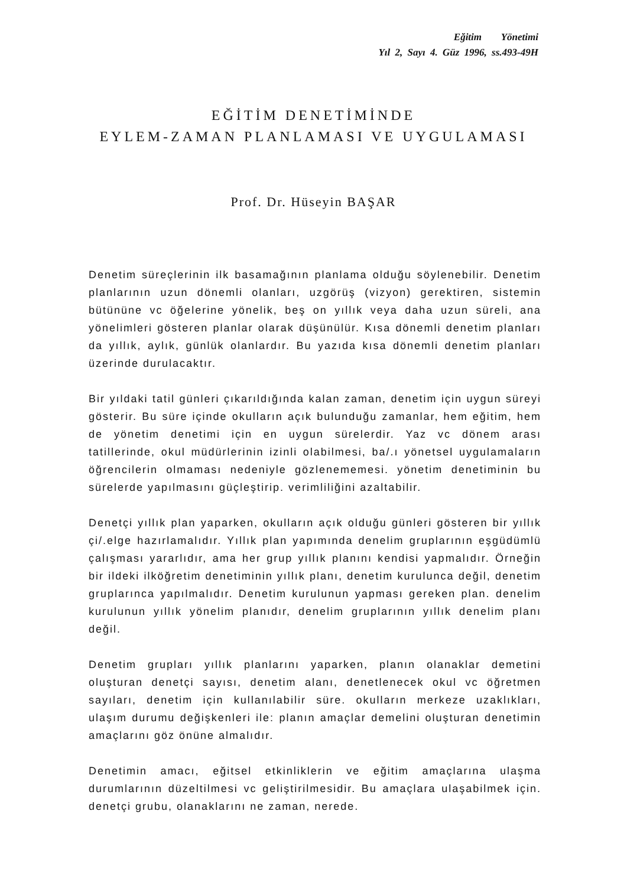Eğitim Yönetimi
Yıl 2, Sayı 4. Güz 1996, ss.493-49H
EĞİTİM DENETİMİNDE
EYLEM-ZAMAN PLANLAMASI VE UYGULAMASI
Prof. Dr. Hüseyin BAŞAR
Denetim süreçlerinin ilk basamağının planlama olduğu söylenebilir. Denetim planlarının uzun dönemli olanları, uzgörüş (vizyon) gerektiren, sistemin bütününe vc öğelerine yönelik, beş on yıllık veya daha uzun süreli, ana yönelimleri gösteren planlar olarak düşünülür. Kısa dönemli denetim planları da yıllık, aylık, günlük olanlardır. Bu yazıda kısa dönemli denetim planları üzerinde durulacaktır.
Bir yıldaki tatil günleri çıkarıldığında kalan zaman, denetim için uygun süreyi gösterir. Bu süre içinde okulların açık bulunduğu zamanlar, hem eğitim, hem de yönetim denetimi için en uygun sürelerdir. Yaz vc dönem arası tatillerinde, okul müdürlerinin izinli olabilmesi, ba/.ı yönetsel uygulamaların öğrencilerin olmaması nedeniyle gözlenememesi. yönetim denetiminin bu sürelerde yapılmasını güçleştirip. verimliliğini azaltabilir.
Denetçi yıllık plan yaparken, okulların açık olduğu günleri gösteren bir yıllık çi/.elge hazırlamalıdır. Yıllık plan yapımında denelim gruplarının eşgüdümlü çalışması yararlıdır, ama her grup yıllık planını kendisi yapmalıdır. Örneğin bir ildeki ilköğretim denetiminin yıllık planı, denetim kurulunca değil, denetim gruplarınca yapılmalıdır. Denetim kurulunun yapması gereken plan. denelim kurulunun yıllık yönelim planıdır, denelim gruplarının yıllık denelim planı değil.
Denetim grupları yıllık planlarını yaparken, planın olanaklar demetini oluşturan denetçi sayısı, denetim alanı, denetlenecek okul vc öğretmen sayıları, denetim için kullanılabilir süre. okulların merkeze uzaklıkları, ulaşım durumu değişkenleri ile: planın amaçlar demelini oluşturan denetimin amaçlarını göz önüne almalıdır.
Denetimin amacı, eğitsel etkinliklerin ve eğitim amaçlarına ulaşma durumlarının düzeltilmesi vc geliştirilmesidir. Bu amaçlara ulaşabilmek için. denetçi grubu, olanaklarını ne zaman, nerede.